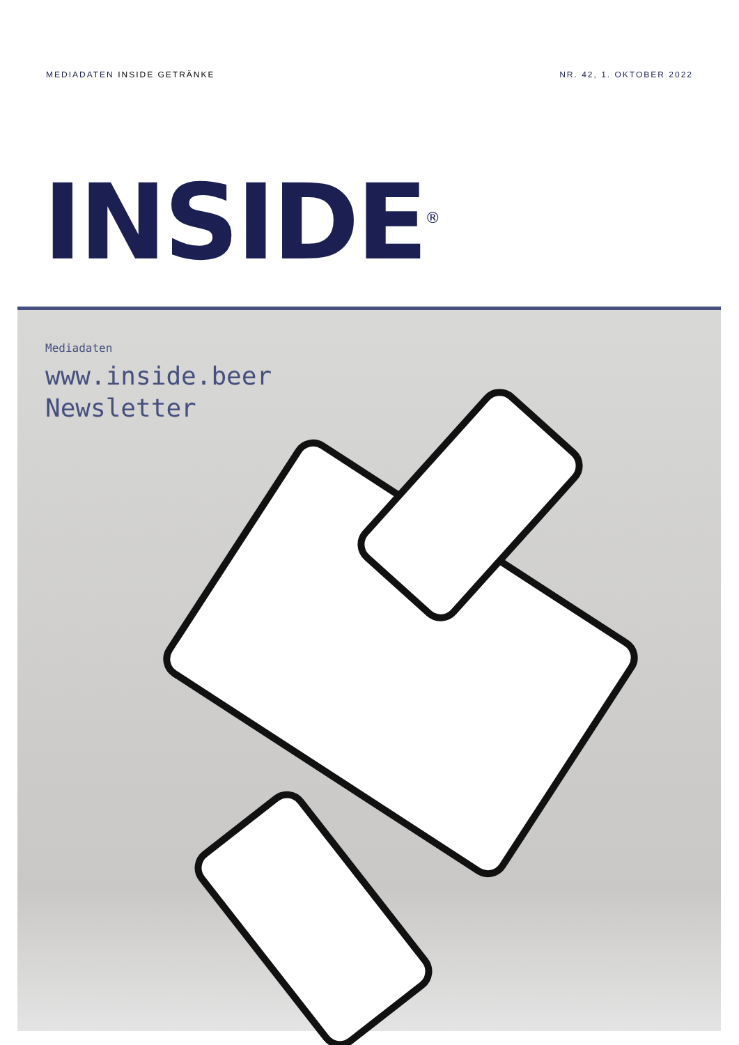MEDIADATEN INSIDE GETRÄNKE NR. 42, 1. OKTOBER 2022
INSIDE<sup>®</sup>
Mediadaten
www.inside.beer
Newsletter